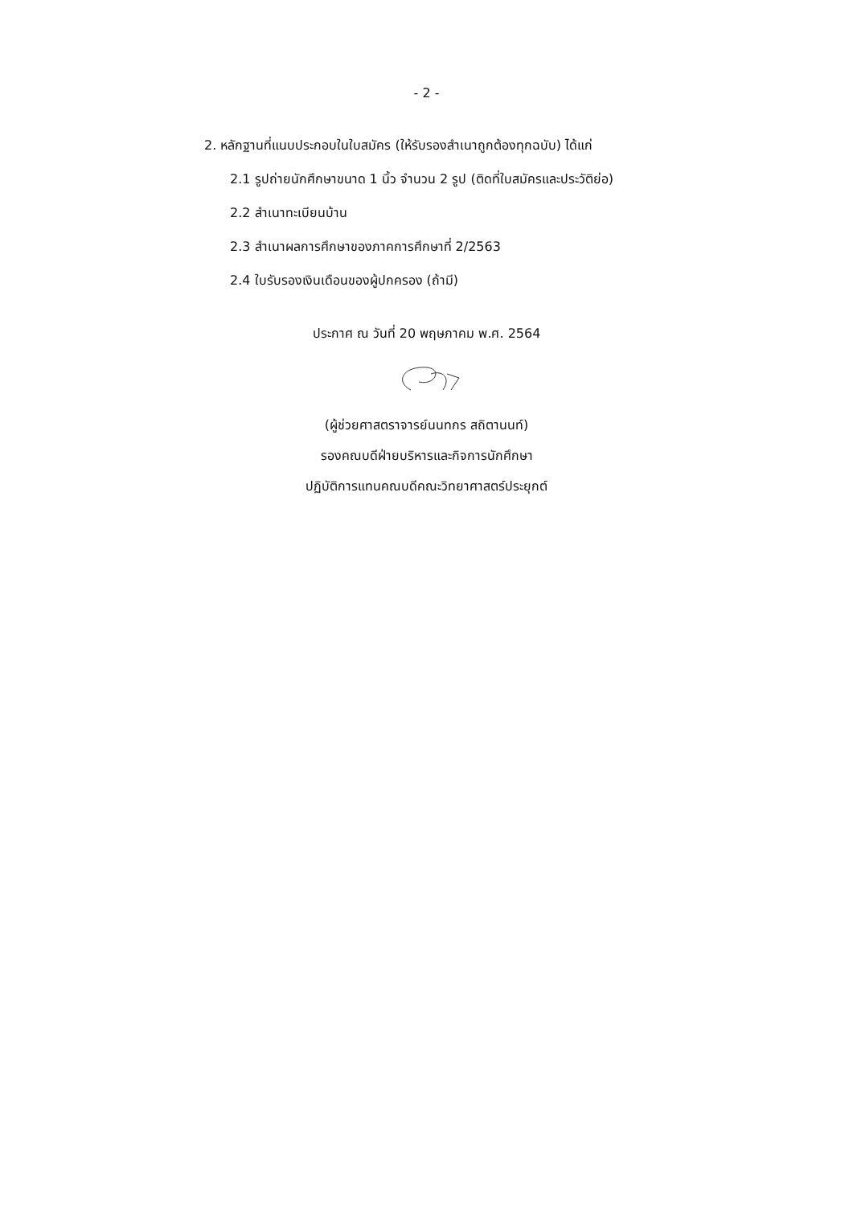- 2 -
2. หลักฐานที่แนบประกอบในใบสมัคร (ให้รับรองสำเนาถูกต้องทุกฉบับ) ได้แก่
2.1 รูปถ่ายนักศึกษาขนาด 1 นิ้ว จำนวน 2 รูป (ติดที่ใบสมัครและประวัติย่อ)
2.2 สำเนาทะเบียนบ้าน
2.3 สำเนาผลการศึกษาของภาคการศึกษาที่ 2/2563
2.4 ใบรับรองเงินเดือนของผู้ปกครอง (ถ้ามี)
ประกาศ ณ วันที่ 20 พฤษภาคม พ.ศ. 2564
(ผู้ช่วยศาสตราจารย์นนทกร สถิตานนท์)
รองคณบดีฝ่ายบริหารและกิจการนักศึกษา
ปฏิบัติการแทนคณบดีคณะวิทยาศาสตร์ประยุกต์